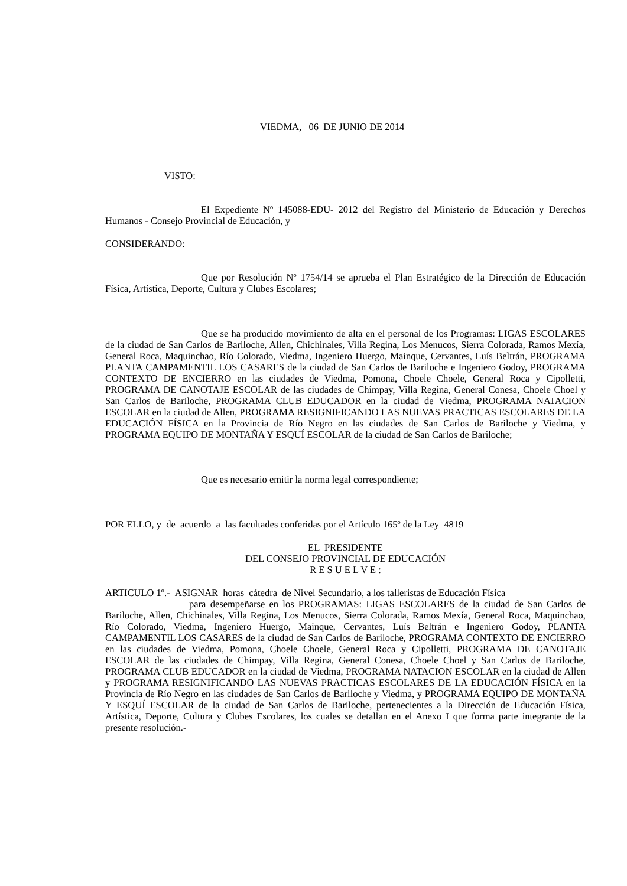VIEDMA, 06 DE JUNIO DE 2014
VISTO:
El Expediente Nº 145088-EDU- 2012 del Registro del Ministerio de Educación y Derechos Humanos - Consejo Provincial de Educación, y
CONSIDERANDO:
Que por Resolución Nº 1754/14 se aprueba el Plan Estratégico de la Dirección de Educación Física, Artística, Deporte, Cultura y Clubes Escolares;
Que se ha producido movimiento de alta en el personal de los Programas: LIGAS ESCOLARES de la ciudad de San Carlos de Bariloche, Allen, Chichinales, Villa Regina, Los Menucos, Sierra Colorada, Ramos Mexía, General Roca, Maquinchao, Río Colorado, Viedma, Ingeniero Huergo, Mainque, Cervantes, Luís Beltrán, PROGRAMA PLANTA CAMPAMENTIL LOS CASARES de la ciudad de San Carlos de Bariloche e Ingeniero Godoy, PROGRAMA CONTEXTO DE ENCIERRO en las ciudades de Viedma, Pomona, Choele Choele, General Roca y Cipolletti, PROGRAMA DE CANOTAJE ESCOLAR de las ciudades de Chimpay, Villa Regina, General Conesa, Choele Choel y San Carlos de Bariloche, PROGRAMA CLUB EDUCADOR en la ciudad de Viedma, PROGRAMA NATACION ESCOLAR en la ciudad de Allen, PROGRAMA RESIGNIFICANDO LAS NUEVAS PRACTICAS ESCOLARES DE LA EDUCACIÓN FÍSICA en la Provincia de Río Negro en las ciudades de San Carlos de Bariloche y Viedma, y PROGRAMA EQUIPO DE MONTAÑA Y ESQUÍ ESCOLAR de la ciudad de San Carlos de Bariloche;
Que es necesario emitir la norma legal correspondiente;
POR ELLO, y de acuerdo a las facultades conferidas por el Artículo 165º de la Ley 4819
EL PRESIDENTE
DEL CONSEJO PROVINCIAL DE EDUCACIÓN
R E S U E L V E :
ARTICULO 1º.- ASIGNAR horas cátedra de Nivel Secundario, a los talleristas de Educación Física
para desempeñarse en los PROGRAMAS: LIGAS ESCOLARES de la ciudad de San Carlos de Bariloche, Allen, Chichinales, Villa Regina, Los Menucos, Sierra Colorada, Ramos Mexía, General Roca, Maquinchao, Río Colorado, Viedma, Ingeniero Huergo, Mainque, Cervantes, Luís Beltrán e Ingeniero Godoy, PLANTA CAMPAMENTIL LOS CASARES de la ciudad de San Carlos de Bariloche, PROGRAMA CONTEXTO DE ENCIERRO en las ciudades de Viedma, Pomona, Choele Choele, General Roca y Cipolletti, PROGRAMA DE CANOTAJE ESCOLAR de las ciudades de Chimpay, Villa Regina, General Conesa, Choele Choel y San Carlos de Bariloche, PROGRAMA CLUB EDUCADOR en la ciudad de Viedma, PROGRAMA NATACION ESCOLAR en la ciudad de Allen y PROGRAMA RESIGNIFICANDO LAS NUEVAS PRACTICAS ESCOLARES DE LA EDUCACIÓN FÍSICA en la Provincia de Río Negro en las ciudades de San Carlos de Bariloche y Viedma, y PROGRAMA EQUIPO DE MONTAÑA Y ESQUÍ ESCOLAR de la ciudad de San Carlos de Bariloche, pertenecientes a la Dirección de Educación Física, Artística, Deporte, Cultura y Clubes Escolares, los cuales se detallan en el Anexo I que forma parte integrante de la presente resolución.-